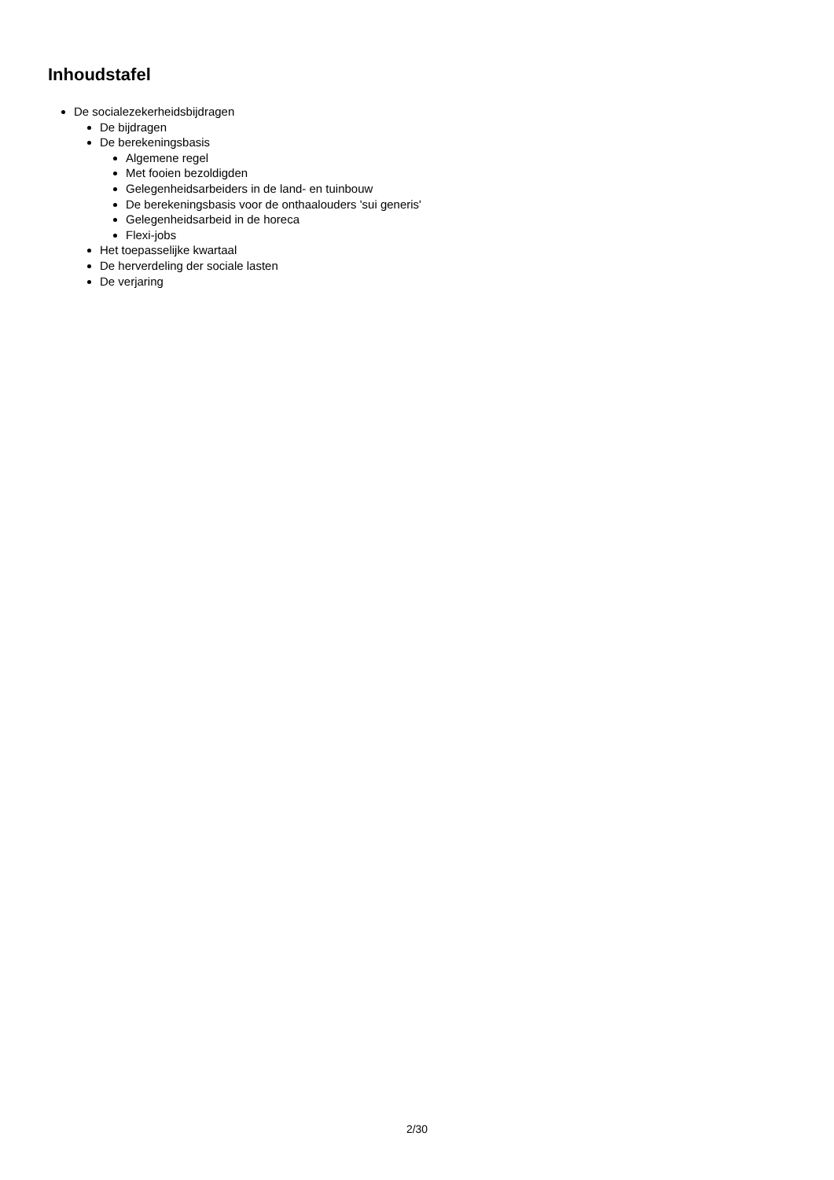Inhoudstafel
De socialezekerheidsbijdragen
De bijdragen
De berekeningsbasis
Algemene regel
Met fooien bezoldigden
Gelegenheidsarbeiders in de land- en tuinbouw
De berekeningsbasis voor de onthaalouders 'sui generis'
Gelegenheidsarbeid in de horeca
Flexi-jobs
Het toepasselijke kwartaal
De herverdeling der sociale lasten
De verjaring
2/30